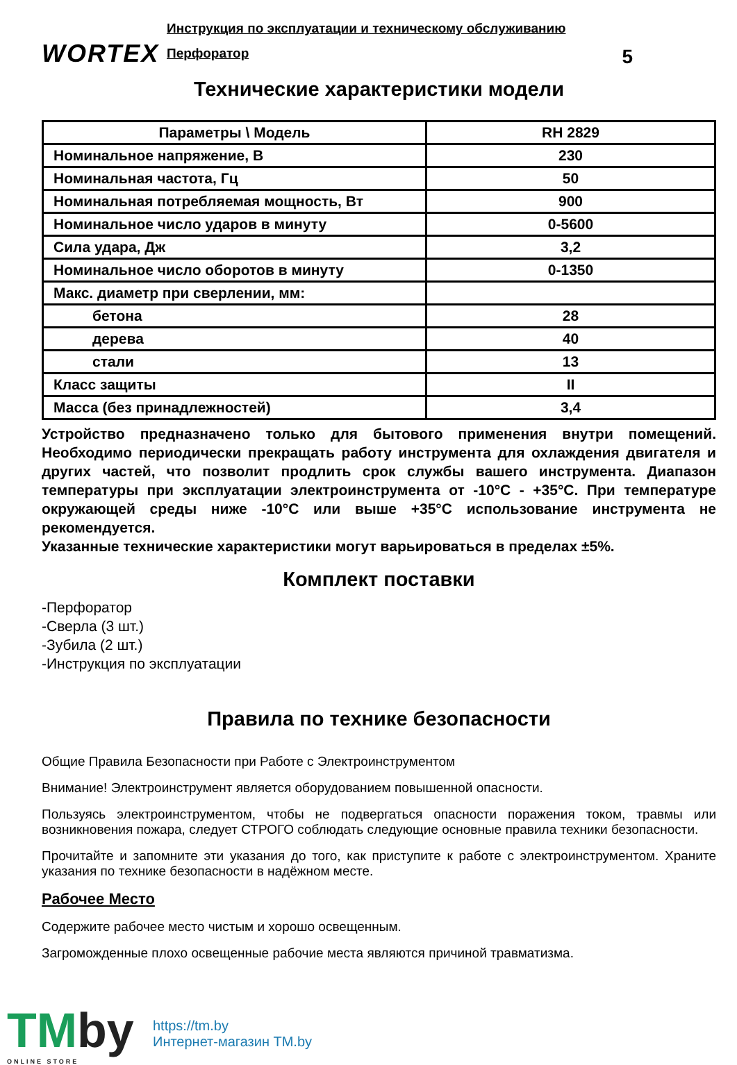WORTEX
Инструкция по эксплуатации и техническому обслуживанию
Перфоратор 5
Технические характеристики модели
| Параметры \ Модель | RH 2829 |
| --- | --- |
| Номинальное напряжение, В | 230 |
| Номинальная частота, Гц | 50 |
| Номинальная потребляемая мощность, Вт | 900 |
| Номинальное число ударов в минуту | 0-5600 |
| Сила удара, Дж | 3,2 |
| Номинальное число оборотов в минуту | 0-1350 |
| Макс. диаметр при сверлении, мм: | |
| бетона | 28 |
| дерева | 40 |
| стали | 13 |
| Класс защиты | II |
| Масса (без принадлежностей) | 3,4 |
Устройство предназначено только для бытового применения внутри помещений. Необходимо периодически прекращать работу инструмента для охлаждения двигателя и других частей, что позволит продлить срок службы вашего инструмента. Диапазон температуры при эксплуатации электроинструмента от -10°C - +35°C. При температуре окружающей среды ниже -10°C или выше +35°C использование инструмента не рекомендуется.
Указанные технические характеристики могут варьироваться в пределах ±5%.
Комплект поставки
-Перфоратор
-Сверла (3 шт.)
-Зубила (2 шт.)
-Инструкция по эксплуатации
Правила по технике безопасности
Общие Правила Безопасности при Работе с Электроинструментом
Внимание! Электроинструмент является оборудованием повышенной опасности.
Пользуясь электроинструментом, чтобы не подвергаться опасности поражения током, травмы или возникновения пожара, следует СТРОГО соблюдать следующие основные правила техники безопасности.
Прочитайте и запомните эти указания до того, как приступите к работе с электроинструментом. Храните указания по технике безопасности в надёжном месте.
Рабочее Место
Содержите рабочее место чистым и хорошо освещенным.
Загроможденные плохо освещенные рабочие места являются причиной травматизма.
TMby
ONLINE STORE
https://tm.by
Интернет-магазин TM.by